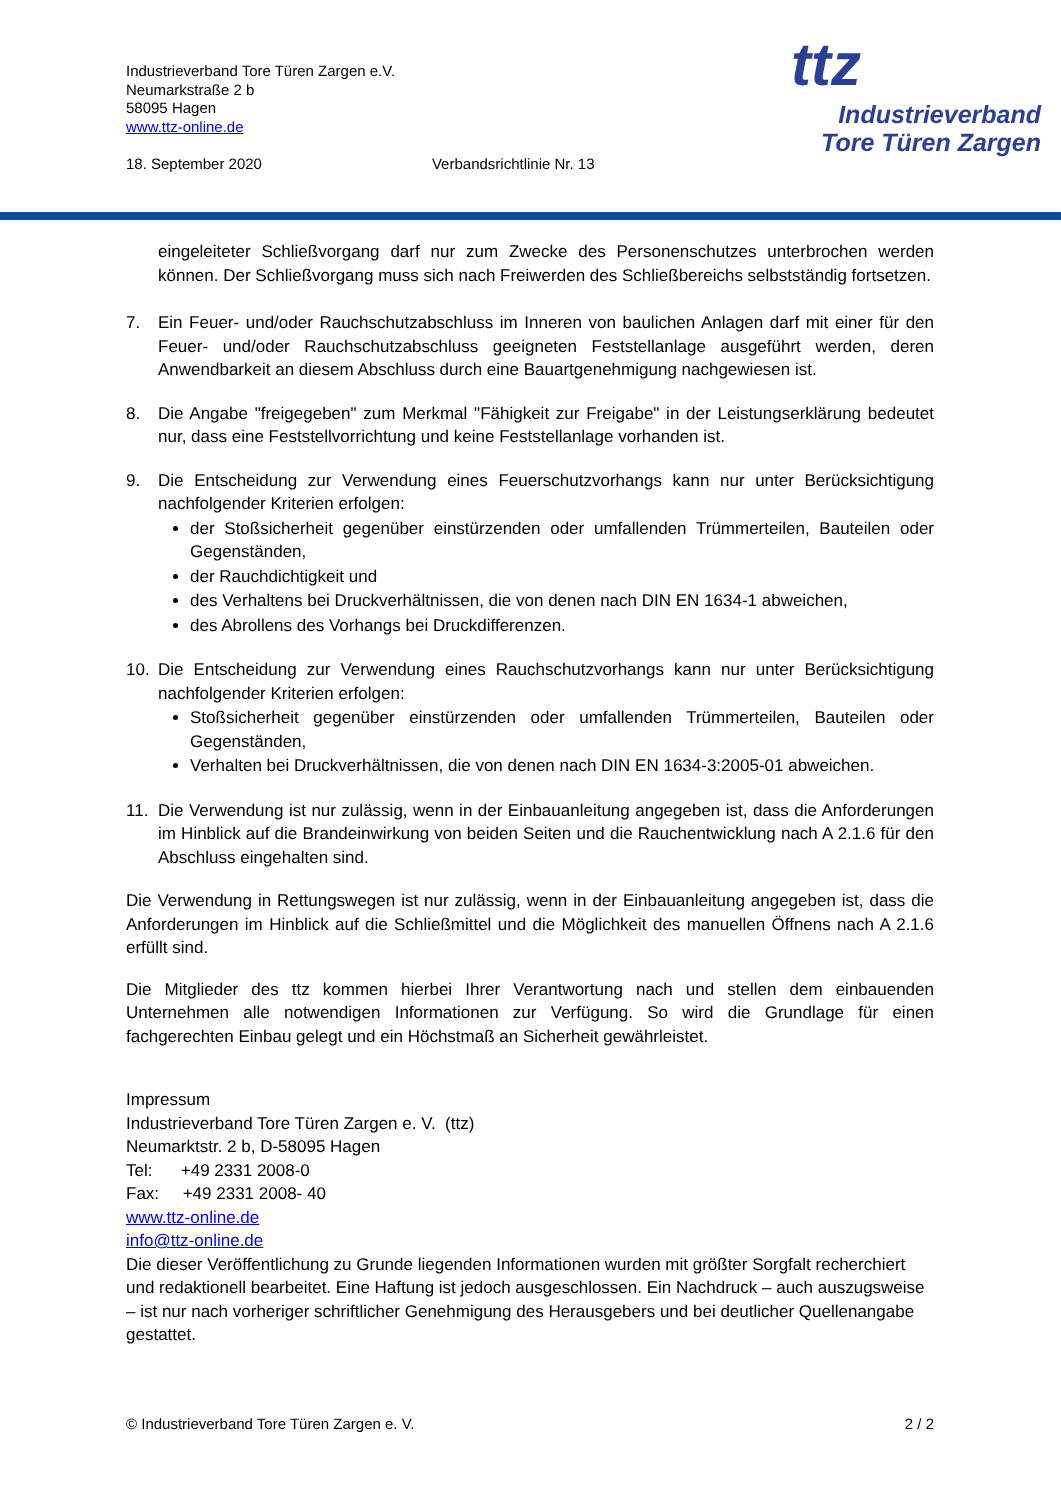Industrieverband Tore Türen Zargen e.V.
Neumarkstraße 2 b
58095 Hagen
www.ttz-online.de
18. September 2020 Verbandsrichtlinie Nr. 13
ttz
Industrieverband
Tore Türen Zargen
eingeleiteter Schließvorgang darf nur zum Zwecke des Personenschutzes unterbrochen werden können. Der Schließvorgang muss sich nach Freiwerden des Schließbereichs selbstständig fortsetzen.
7. Ein Feuer- und/oder Rauchschutzabschluss im Inneren von baulichen Anlagen darf mit einer für den Feuer- und/oder Rauchschutzabschluss geeigneten Feststellanlage ausgeführt werden, deren Anwendbarkeit an diesem Abschluss durch eine Bauartgenehmigung nachgewiesen ist.
8. Die Angabe "freigegeben" zum Merkmal "Fähigkeit zur Freigabe" in der Leistungserklärung bedeutet nur, dass eine Feststellvorrichtung und keine Feststellanlage vorhanden ist.
9. Die Entscheidung zur Verwendung eines Feuerschutzvorhangs kann nur unter Berücksichtigung nachfolgender Kriterien erfolgen:
der Stoßsicherheit gegenüber einstürzenden oder umfallenden Trümmerteilen, Bauteilen oder Gegenständen,
der Rauchdichtigkeit und
des Verhaltens bei Druckverhältnissen, die von denen nach DIN EN 1634-1 abweichen,
des Abrollens des Vorhangs bei Druckdifferenzen.
10. Die Entscheidung zur Verwendung eines Rauchschutzvorhangs kann nur unter Berücksichtigung nachfolgender Kriterien erfolgen:
Stoßsicherheit gegenüber einstürzenden oder umfallenden Trümmerteilen, Bauteilen oder Gegenständen,
Verhalten bei Druckverhältnissen, die von denen nach DIN EN 1634-3:2005-01 abweichen.
11. Die Verwendung ist nur zulässig, wenn in der Einbauanleitung angegeben ist, dass die Anforderungen im Hinblick auf die Brandeinwirkung von beiden Seiten und die Rauchentwicklung nach A 2.1.6 für den Abschluss eingehalten sind.
Die Verwendung in Rettungswegen ist nur zulässig, wenn in der Einbauanleitung angegeben ist, dass die Anforderungen im Hinblick auf die Schließmittel und die Möglichkeit des manuellen Öffnens nach A 2.1.6 erfüllt sind.
Die Mitglieder des ttz kommen hierbei Ihrer Verantwortung nach und stellen dem einbauenden Unternehmen alle notwendigen Informationen zur Verfügung. So wird die Grundlage für einen fachgerechten Einbau gelegt und ein Höchstmaß an Sicherheit gewährleistet.
Impressum
Industrieverband Tore Türen Zargen e. V. (ttz)
Neumarktstr. 2 b, D-58095 Hagen
Tel: +49 2331 2008-0
Fax: +49 2331 2008- 40
www.ttz-online.de
info@ttz-online.de
Die dieser Veröffentlichung zu Grunde liegenden Informationen wurden mit größter Sorgfalt recherchiert und redaktionell bearbeitet. Eine Haftung ist jedoch ausgeschlossen. Ein Nachdruck – auch auszugsweise – ist nur nach vorheriger schriftlicher Genehmigung des Herausgebers und bei deutlicher Quellenangabe gestattet.
© Industrieverband Tore Türen Zargen e. V. 2 / 2